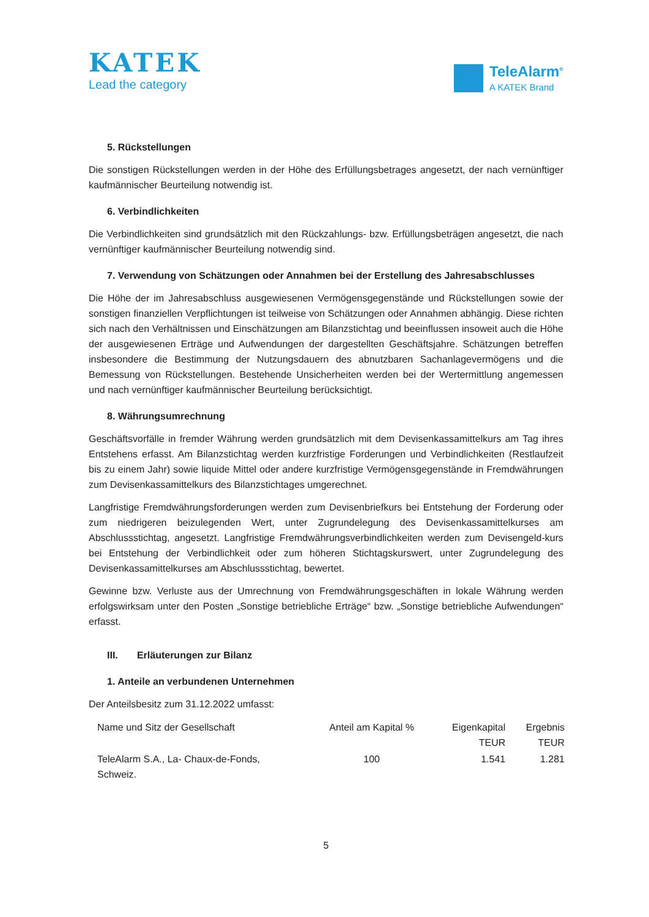KATEK
Lead the category
TeleAlarm<sup>®</sup>
A KATEK Brand
5. Rückstellungen
Die sonstigen Rückstellungen werden in der Höhe des Erfüllungsbetrages angesetzt, der nach vernünftiger kaufmännischer Beurteilung notwendig ist.
6. Verbindlichkeiten
Die Verbindlichkeiten sind grundsätzlich mit den Rückzahlungs- bzw. Erfüllungsbeträgen angesetzt, die nach vernünftiger kaufmännischer Beurteilung notwendig sind.
7. Verwendung von Schätzungen oder Annahmen bei der Erstellung des Jahresabschlusses
Die Höhe der im Jahresabschluss ausgewiesenen Vermögensgegenstände und Rückstellungen sowie der sonstigen finanziellen Verpflichtungen ist teilweise von Schätzungen oder Annahmen abhängig. Diese richten sich nach den Verhältnissen und Einschätzungen am Bilanzstichtag und beeinflussen insoweit auch die Höhe der ausgewiesenen Erträge und Aufwendungen der dargestellten Geschäftsjahre. Schätzungen betreffen insbesondere die Bestimmung der Nutzungsdauern des abnutzbaren Sachanlagevermögens und die Bemessung von Rückstellungen. Bestehende Unsicherheiten werden bei der Wertermittlung angemessen und nach vernünftiger kaufmännischer Beurteilung berücksichtigt.
8. Währungsumrechnung
Geschäftsvorfälle in fremder Währung werden grundsätzlich mit dem Devisenkassamittelkurs am Tag ihres Entstehens erfasst. Am Bilanzstichtag werden kurzfristige Forderungen und Verbindlichkeiten (Restlaufzeit bis zu einem Jahr) sowie liquide Mittel oder andere kurzfristige Vermögensgegenstände in Fremdwährungen zum Devisenkassamittelkurs des Bilanzstichtages umgerechnet.
Langfristige Fremdwährungsforderungen werden zum Devisenbriefkurs bei Entstehung der Forderung oder zum niedrigeren beizulegenden Wert, unter Zugrundelegung des Devisenkassamittelkurses am Abschlussstichtag, angesetzt. Langfristige Fremdwährungsverbindlichkeiten werden zum Devisengeld-kurs bei Entstehung der Verbindlichkeit oder zum höheren Stichtagskurswert, unter Zugrundelegung des Devisenkassamittelkurses am Abschlussstichtag, bewertet.
Gewinne bzw. Verluste aus der Umrechnung von Fremdwährungsgeschäften in lokale Währung werden erfolgswirksam unter den Posten „Sonstige betriebliche Erträge“ bzw. „Sonstige betriebliche Aufwendungen“ erfasst.
III. Erläuterungen zur Bilanz
1. Anteile an verbundenen Unternehmen
Der Anteilsbesitz zum 31.12.2022 umfasst:
| Name und Sitz der Gesellschaft | Anteil am Kapital % | Eigenkapital TEUR | Ergebnis TEUR |
| --- | --- | --- | --- |
| TeleAlarm S.A., La- Chaux-de-Fonds, Schweiz. | 100 | 1.541 | 1.281 |
5